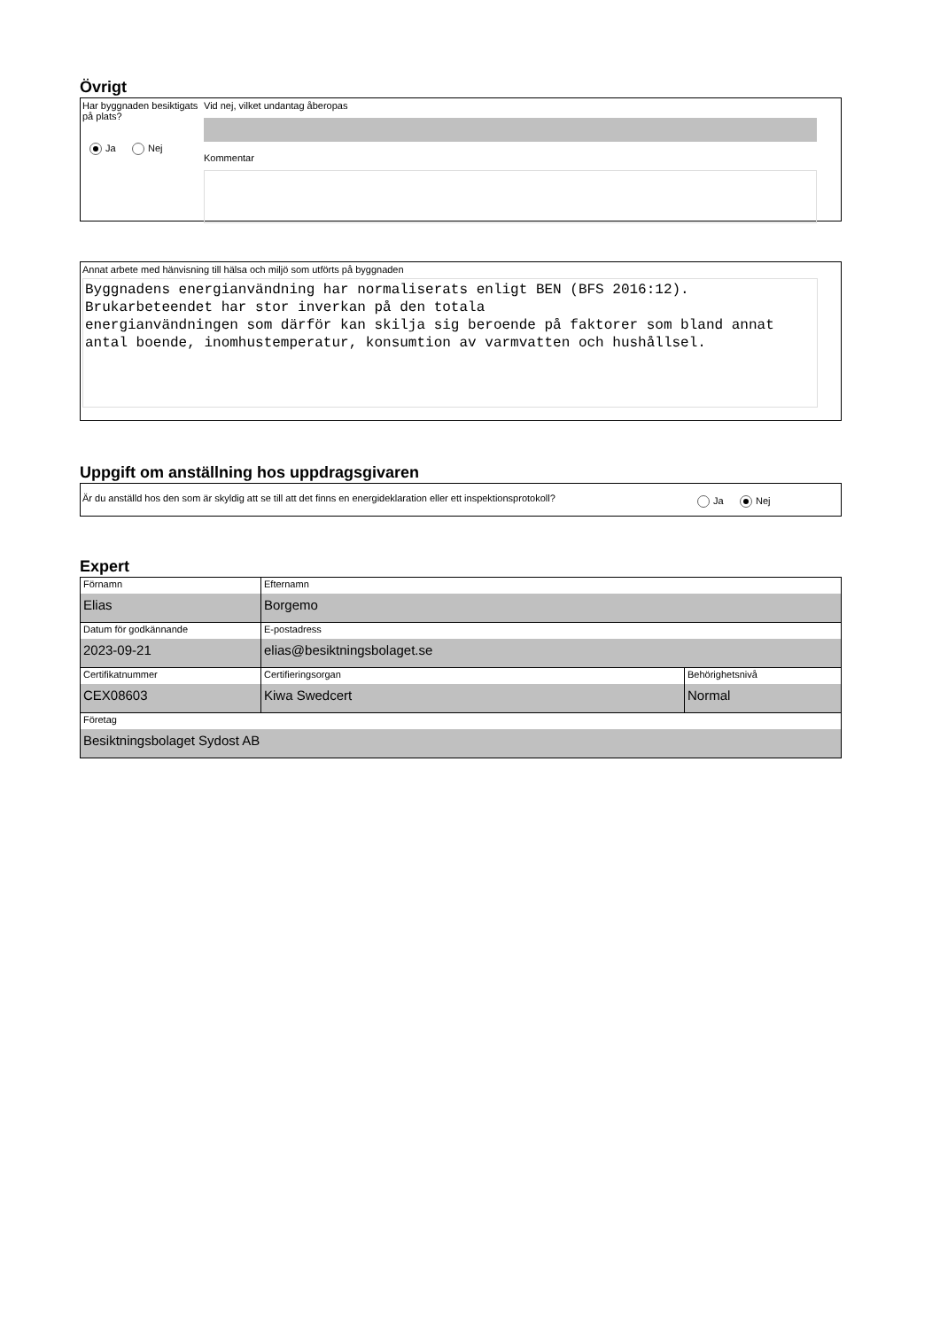Övrigt
Har byggnaden besiktigats på plats?
Ja Nej
Vid nej, vilket undantag åberopas
Kommentar
Annat arbete med hänvisning till hälsa och miljö som utförts på byggnaden
Byggnadens energianvändning har normaliserats enligt BEN (BFS 2016:12). Brukarbeteendet har stor inverkan på den totala
energianvändningen som därför kan skilja sig beroende på faktorer som bland annat antal boende, inomhustemperatur, konsumtion av varmvatten och hushållsel.
Uppgift om anställning hos uppdragsgivaren
Är du anställd hos den som är skyldig att se till att det finns en energideklaration eller ett inspektionsprotokoll?
Ja Nej
Expert
| Förnamn Elias | Efternamn Borgemo | |
| Datum för godkännande 2023-09-21 | E-postadress elias@besiktningsbolaget.se | |
| Certifikatnummer CEX08603 | Certifieringsorgan Kiwa Swedcert | Behörighetsnivå Normal |
| Företag Besiktningsbolaget Sydost AB | | |